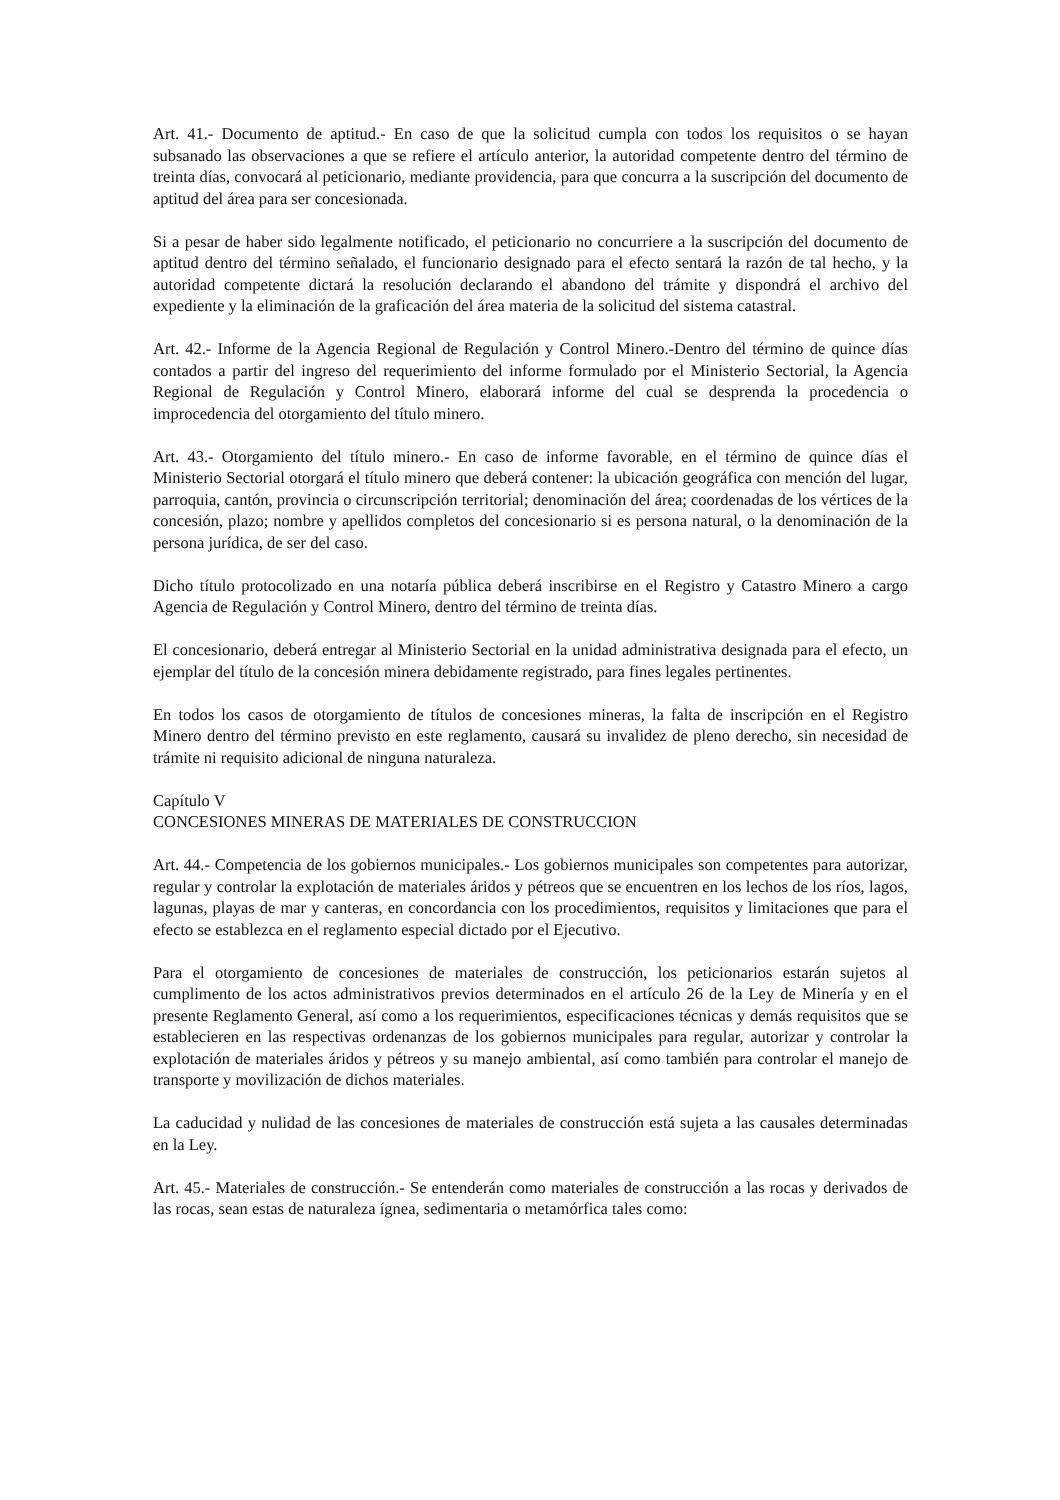Art. 41.- Documento de aptitud.- En caso de que la solicitud cumpla con todos los requisitos o se hayan subsanado las observaciones a que se refiere el artículo anterior, la autoridad competente dentro del término de treinta días, convocará al peticionario, mediante providencia, para que concurra a la suscripción del documento de aptitud del área para ser concesionada.
Si a pesar de haber sido legalmente notificado, el peticionario no concurriere a la suscripción del documento de aptitud dentro del término señalado, el funcionario designado para el efecto sentará la razón de tal hecho, y la autoridad competente dictará la resolución declarando el abandono del trámite y dispondrá el archivo del expediente y la eliminación de la graficación del área materia de la solicitud del sistema catastral.
Art. 42.- Informe de la Agencia Regional de Regulación y Control Minero.-Dentro del término de quince días contados a partir del ingreso del requerimiento del informe formulado por el Ministerio Sectorial, la Agencia Regional de Regulación y Control Minero, elaborará informe del cual se desprenda la procedencia o improcedencia del otorgamiento del título minero.
Art. 43.- Otorgamiento del título minero.- En caso de informe favorable, en el término de quince días el Ministerio Sectorial otorgará el título minero que deberá contener: la ubicación geográfica con mención del lugar, parroquia, cantón, provincia o circunscripción territorial; denominación del área; coordenadas de los vértices de la concesión, plazo; nombre y apellidos completos del concesionario si es persona natural, o la denominación de la persona jurídica, de ser del caso.
Dicho título protocolizado en una notaría pública deberá inscribirse en el Registro y Catastro Minero a cargo Agencia de Regulación y Control Minero, dentro del término de treinta días.
El concesionario, deberá entregar al Ministerio Sectorial en la unidad administrativa designada para el efecto, un ejemplar del título de la concesión minera debidamente registrado, para fines legales pertinentes.
En todos los casos de otorgamiento de títulos de concesiones mineras, la falta de inscripción en el Registro Minero dentro del término previsto en este reglamento, causará su invalidez de pleno derecho, sin necesidad de trámite ni requisito adicional de ninguna naturaleza.
Capítulo V
CONCESIONES MINERAS DE MATERIALES DE CONSTRUCCION
Art. 44.- Competencia de los gobiernos municipales.- Los gobiernos municipales son competentes para autorizar, regular y controlar la explotación de materiales áridos y pétreos que se encuentren en los lechos de los ríos, lagos, lagunas, playas de mar y canteras, en concordancia con los procedimientos, requisitos y limitaciones que para el efecto se establezca en el reglamento especial dictado por el Ejecutivo.
Para el otorgamiento de concesiones de materiales de construcción, los peticionarios estarán sujetos al cumplimento de los actos administrativos previos determinados en el artículo 26 de la Ley de Minería y en el presente Reglamento General, así como a los requerimientos, especificaciones técnicas y demás requisitos que se establecieren en las respectivas ordenanzas de los gobiernos municipales para regular, autorizar y controlar la explotación de materiales áridos y pétreos y su manejo ambiental, así como también para controlar el manejo de transporte y movilización de dichos materiales.
La caducidad y nulidad de las concesiones de materiales de construcción está sujeta a las causales determinadas en la Ley.
Art. 45.- Materiales de construcción.- Se entenderán como materiales de construcción a las rocas y derivados de las rocas, sean estas de naturaleza ígnea, sedimentaria o metamórfica tales como: